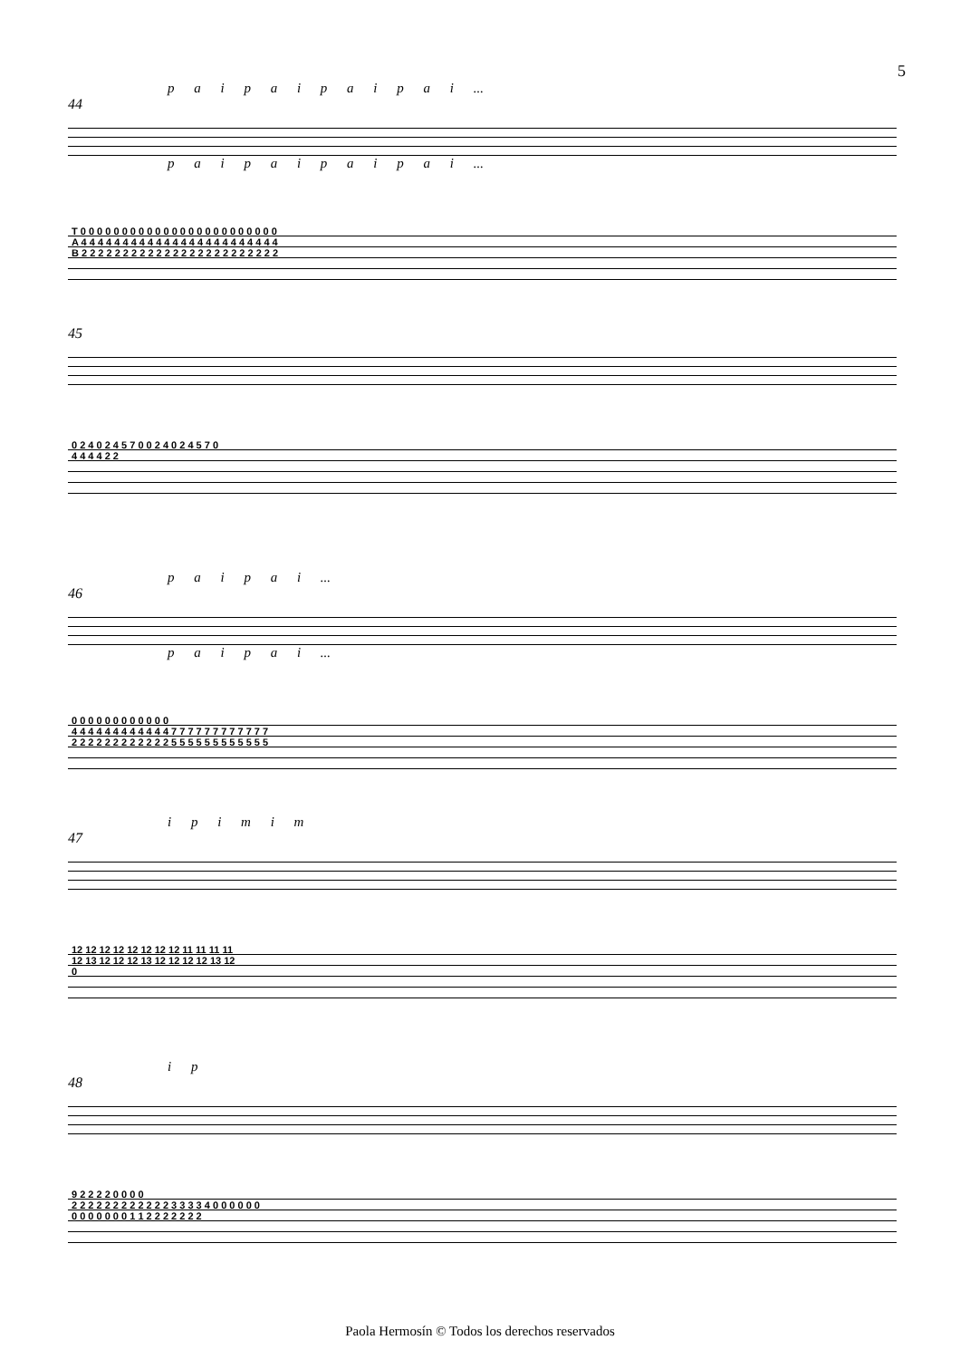5
p a i p a i p a i p a i ...
44
p a i p a i p a i p a i ...
T 0 0 0 0 0 0 0 0 0 0 0 0 0 0 0 0 0 0 0 0 0 0 0 0
A 4 4 4 4 4 4 4 4 4 4 4 4 4 4 4 4 4 4 4 4 4 4 4 4
B 2 2 2 2 2 2 2 2 2 2 2 2 2 2 2 2 2 2 2 2 2 2 2 2
45
0 2 4 0 2 4 5 7 0 0 2 4 0 2 4 5 7 0
4 4 4 4 2 2
p a i p a i ...
46
p a i p a i ...
0 0 0 0 0 0 0 0 0 0 0 0
4 4 4 4 4 4 4 4 4 4 4 4 7 7 7 7 7 7 7 7 7 7 7 7
2 2 2 2 2 2 2 2 2 2 2 2 5 5 5 5 5 5 5 5 5 5 5 5
i p i m i m
47
12 12 12 12 12 12 12 12 11 11 11 11
12 13 12 12 12 13 12 12 12 12 13 12
0
i p
48
9 2 2 2 2 0 0 0 0
2 2 2 2 2 2 2 2 2 2 2 2 3 3 3 3 4 0 0 0 0 0 0
0 0 0 0 0 0 0 1 1 2 2 2 2 2 2 2
Paola Hermosín © Todos los derechos reservados